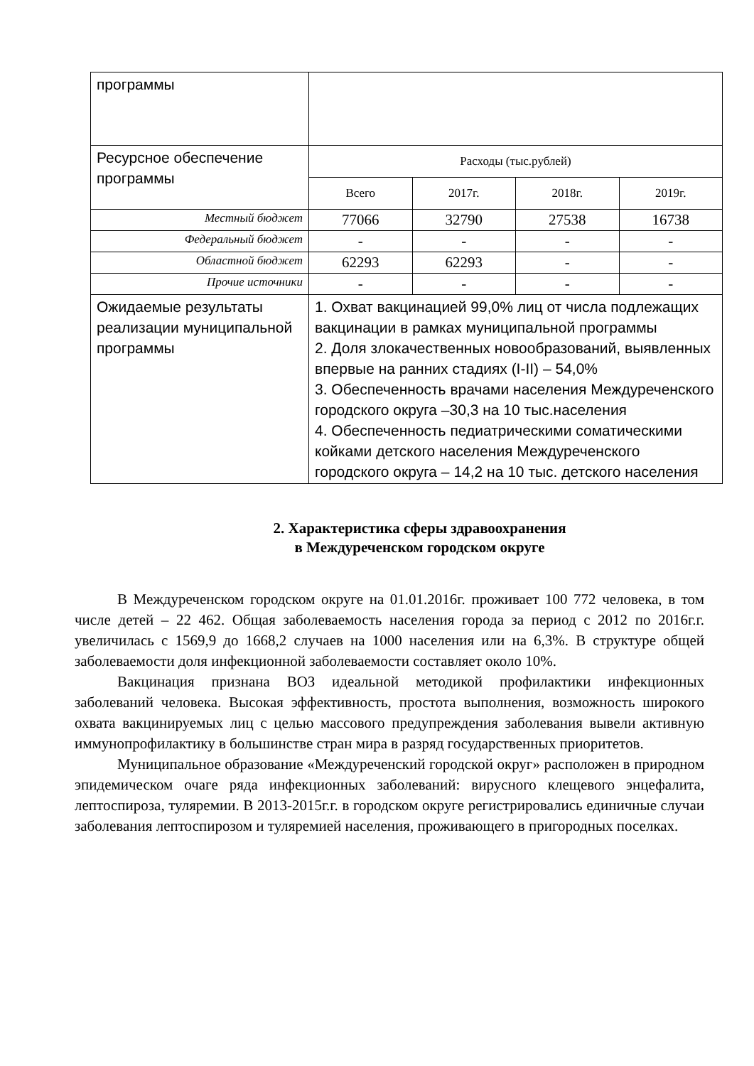| программы | | | | |
| Ресурсное обеспечение программы | Расходы (тыс.рублей) | | | |
| | Всего | 2017г. | 2018г. | 2019г. |
| Местный бюджет | 77066 | 32790 | 27538 | 16738 |
| Федеральный бюджет | - | - | - | - |
| Областной бюджет | 62293 | 62293 | - | - |
| Прочие источники | - | - | - | - |
| Ожидаемые результаты реализации муниципальной программы | 1. Охват вакцинацией 99,0% лиц от числа подлежащих вакцинации в рамках муниципальной программы 2. Доля злокачественных новообразований, выявленных впервые на ранних стадиях (I-II) – 54,0% 3. Обеспеченность врачами населения Междуреченского городского округа –30,3 на 10 тыс.населения 4. Обеспеченность педиатрическими соматическими койками детского населения Междуреченского городского округа – 14,2 на 10 тыс. детского населения | | | |
2. Характеристика сферы здравоохранения
в Междуреченском городском округе
В Междуреченском городском округе на 01.01.2016г. проживает 100 772 человека, в том числе детей – 22 462. Общая заболеваемость населения города за период с 2012 по 2016г.г. увеличилась с 1569,9 до 1668,2 случаев на 1000 населения или на 6,3%. В структуре общей заболеваемости доля инфекционной заболеваемости составляет около 10%.
Вакцинация признана ВОЗ идеальной методикой профилактики инфекционных заболеваний человека. Высокая эффективность, простота выполнения, возможность широкого охвата вакцинируемых лиц с целью массового предупреждения заболевания вывели активную иммунопрофилактику в большинстве стран мира в разряд государственных приоритетов.
Муниципальное образование «Междуреченский городской округ» расположен в природном эпидемическом очаге ряда инфекционных заболеваний: вирусного клещевого энцефалита, лептоспироза, туляремии. В 2013-2015г.г. в городском округе регистрировались единичные случаи заболевания лептоспирозом и туляремией населения, проживающего в пригородных поселках.